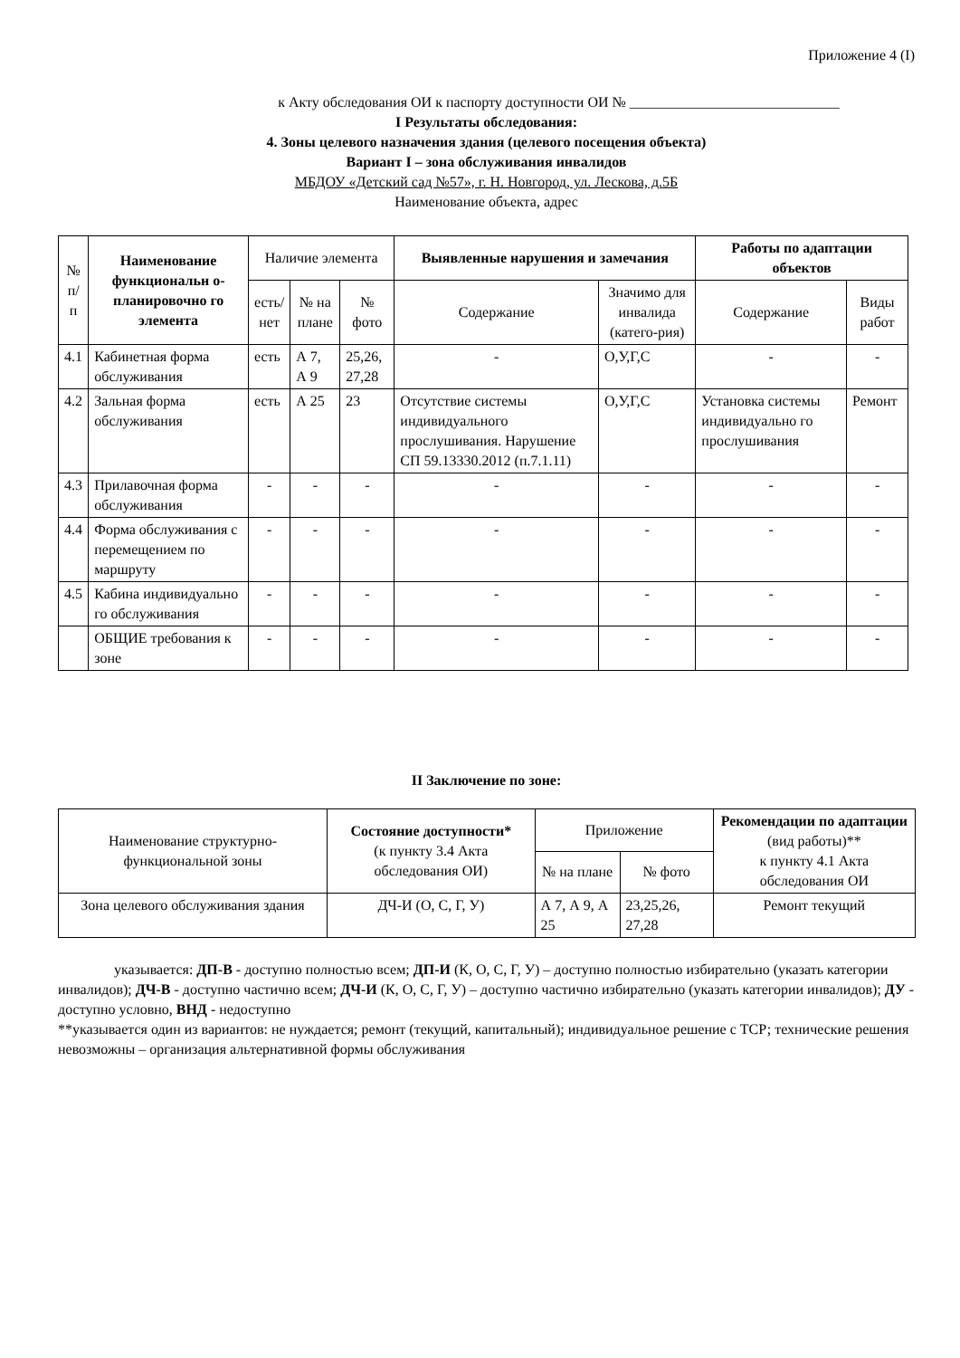Приложение 4 (I)
к Акту обследования ОИ к паспорту доступности ОИ № _____________________________
I Результаты обследования:
4. Зоны целевого назначения здания (целевого посещения объекта)
Вариант I – зона обслуживания инвалидов
МБДОУ «Детский сад №57», г. Н. Новгород, ул. Лескова, д.5Б
Наименование объекта, адрес
| № п/п | Наименование функциональн о-планировочно го элемента | Наличие элемента | | | Выявленные нарушения и замечания | | Работы по адаптации объектов | |
| --- | --- | --- | --- | --- | --- | --- | --- | --- |
| | | есть/ нет | № на плане | № фото | Содержание | Значимо для инвалида (катего-рия) | Содержание | Виды работ |
| 4.1 | Кабинетная форма обслуживания | есть | А 7, А 9 | 25,26, 27,28 | - | О,У,Г,С | - | - |
| 4.2 | Зальная форма обслуживания | есть | А 25 | 23 | Отсутствие системы индивидуального прослушивания. Нарушение СП 59.13330.2012 (п.7.1.11) | О,У,Г,С | Установка системы индивидуально го прослушивания | Ремонт |
| 4.3 | Прилавочная форма обслуживания | - | - | - | - | - | - | - |
| 4.4 | Форма обслуживания с перемещением по маршруту | - | - | - | - | - | - | - |
| 4.5 | Кабина индивидуально го обслуживания | - | - | - | - | - | - | - |
| | ОБЩИЕ требования к зоне | - | - | - | - | - | - | - |
II Заключение по зоне:
| Наименование структурно-функциональной зоны | Состояние доступности* (к пункту 3.4 Акта обследования ОИ) | Приложение | | Рекомендации по адаптации (вид работы)** к пункту 4.1 Акта обследования ОИ |
| --- | --- | --- | --- | --- |
| | | № на плане | № фото | |
| Зона целевого обслуживания здания | ДЧ-И (О, С, Г, У) | А 7, А 9, А 25 | 23,25,26, 27,28 | Ремонт текущий |
указывается: ДП-В - доступно полностью всем; ДП-И (К, О, С, Г, У) – доступно полностью избирательно (указать категории инвалидов); ДЧ-В - доступно частично всем; ДЧ-И (К, О, С, Г, У) – доступно частично избирательно (указать категории инвалидов); ДУ - доступно условно, ВНД - недоступно
**указывается один из вариантов: не нуждается; ремонт (текущий, капитальный); индивидуальное решение с ТСР; технические решения невозможны – организация альтернативной формы обслуживания